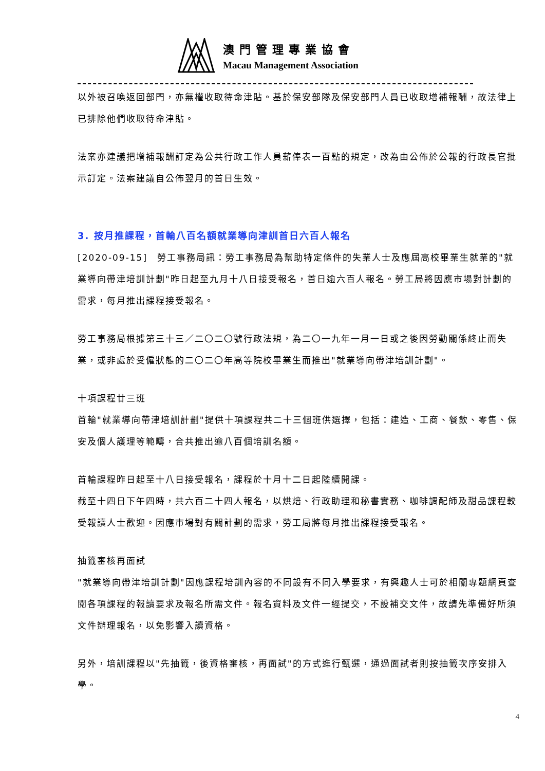澳門管理專業協會
Macau Management Association
以外被召喚返回部門，亦無權收取待命津貼。基於保安部隊及保安部門人員已收取增補報酬，故法律上已排除他們收取待命津貼。
法案亦建議把增補報酬訂定為公共行政工作人員薪俸表一百點的規定，改為由公佈於公報的行政長官批示訂定。法案建議自公佈翌月的首日生效。
3. 按月推課程，首輪八百名額就業導向津訓首日六百人報名
[2020-09-15]　勞工事務局訊：勞工事務局為幫助特定條件的失業人士及應屆高校畢業生就業的"就業導向帶津培訓計劃"昨日起至九月十八日接受報名，首日逾六百人報名。勞工局將因應市場對計劃的需求，每月推出課程接受報名。
勞工事務局根據第三十三／二〇二〇號行政法規，為二〇一九年一月一日或之後因勞動關係終止而失業，或非處於受僱狀態的二〇二〇年高等院校畢業生而推出"就業導向帶津培訓計劃"。
十項課程廿三班
首輪"就業導向帶津培訓計劃"提供十項課程共二十三個班供選擇，包括：建造、工商、餐飲、零售、保安及個人護理等範疇，合共推出逾八百個培訓名額。
首輪課程昨日起至十八日接受報名，課程於十月十二日起陸續開課。
截至十四日下午四時，共六百二十四人報名，以烘焙、行政助理和秘書實務、咖啡調配師及甜品課程較受報讀人士歡迎。因應市場對有關計劃的需求，勞工局將每月推出課程接受報名。
抽籤審核再面試
"就業導向帶津培訓計劃"因應課程培訓內容的不同設有不同入學要求，有興趣人士可於相關專題網頁查閱各項課程的報讀要求及報名所需文件。報名資料及文件一經提交，不設補交文件，故請先準備好所須文件辦理報名，以免影響入讀資格。
另外，培訓課程以"先抽籤，後資格審核，再面試"的方式進行甄選，通過面試者則按抽籤次序安排入學。
4